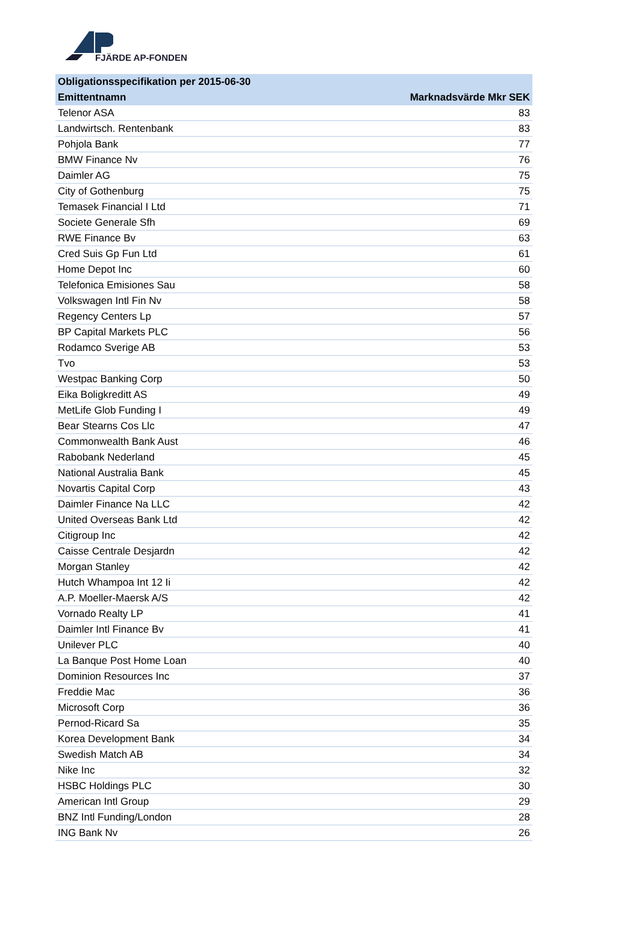FJÄRDE AP-FONDEN
| Obligationsspecifikation per 2015-06-30 | |
| --- | --- |
| Emittentnamn | Marknadsvärde Mkr SEK |
| Telenor ASA | 83 |
| Landwirtsch. Rentenbank | 83 |
| Pohjola Bank | 77 |
| BMW Finance Nv | 76 |
| Daimler AG | 75 |
| City of Gothenburg | 75 |
| Temasek Financial I Ltd | 71 |
| Societe Generale Sfh | 69 |
| RWE Finance Bv | 63 |
| Cred Suis Gp Fun Ltd | 61 |
| Home Depot Inc | 60 |
| Telefonica Emisiones Sau | 58 |
| Volkswagen Intl Fin Nv | 58 |
| Regency Centers Lp | 57 |
| BP Capital Markets PLC | 56 |
| Rodamco Sverige AB | 53 |
| Tvo | 53 |
| Westpac Banking Corp | 50 |
| Eika Boligkreditt AS | 49 |
| MetLife Glob Funding I | 49 |
| Bear Stearns Cos Llc | 47 |
| Commonwealth Bank Aust | 46 |
| Rabobank Nederland | 45 |
| National Australia Bank | 45 |
| Novartis Capital Corp | 43 |
| Daimler Finance Na LLC | 42 |
| United Overseas Bank Ltd | 42 |
| Citigroup Inc | 42 |
| Caisse Centrale Desjardn | 42 |
| Morgan Stanley | 42 |
| Hutch Whampoa Int 12 Ii | 42 |
| A.P. Moeller-Maersk A/S | 42 |
| Vornado Realty LP | 41 |
| Daimler Intl Finance Bv | 41 |
| Unilever PLC | 40 |
| La Banque Post Home Loan | 40 |
| Dominion Resources Inc | 37 |
| Freddie Mac | 36 |
| Microsoft Corp | 36 |
| Pernod-Ricard Sa | 35 |
| Korea Development Bank | 34 |
| Swedish Match AB | 34 |
| Nike Inc | 32 |
| HSBC Holdings PLC | 30 |
| American Intl Group | 29 |
| BNZ Intl Funding/London | 28 |
| ING Bank Nv | 26 |